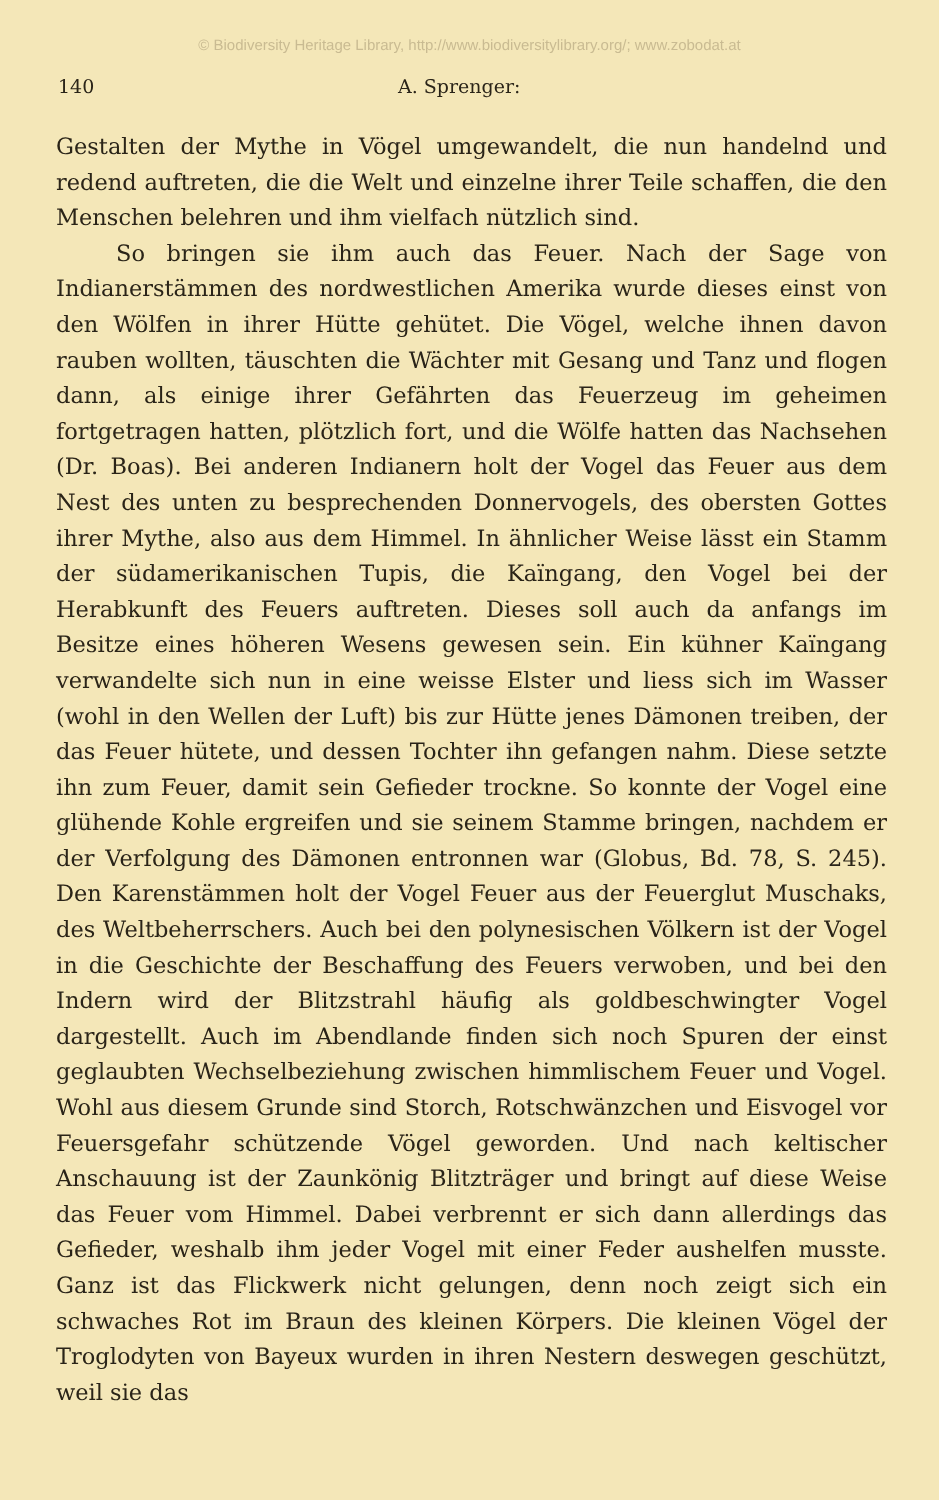© Biodiversity Heritage Library, http://www.biodiversitylibrary.org/; www.zobodat.at
140 A. Sprenger:
Gestalten der Mythe in Vögel umgewandelt, die nun handelnd und redend auftreten, die die Welt und einzelne ihrer Teile schaffen, die den Menschen belehren und ihm vielfach nützlich sind.
So bringen sie ihm auch das Feuer. Nach der Sage von Indianerstämmen des nordwestlichen Amerika wurde dieses einst von den Wölfen in ihrer Hütte gehütet. Die Vögel, welche ihnen davon rauben wollten, täuschten die Wächter mit Gesang und Tanz und flogen dann, als einige ihrer Gefährten das Feuerzeug im geheimen fortgetragen hatten, plötzlich fort, und die Wölfe hatten das Nachsehen (Dr. Boas). Bei anderen Indianern holt der Vogel das Feuer aus dem Nest des unten zu besprechenden Donnervogels, des obersten Gottes ihrer Mythe, also aus dem Himmel. In ähnlicher Weise lässt ein Stamm der südamerikanischen Tupis, die Kaïngang, den Vogel bei der Herabkunft des Feuers auftreten. Dieses soll auch da anfangs im Besitze eines höheren Wesens gewesen sein. Ein kühner Kaïngang verwandelte sich nun in eine weisse Elster und liess sich im Wasser (wohl in den Wellen der Luft) bis zur Hütte jenes Dämonen treiben, der das Feuer hütete, und dessen Tochter ihn gefangen nahm. Diese setzte ihn zum Feuer, damit sein Gefieder trockne. So konnte der Vogel eine glühende Kohle ergreifen und sie seinem Stamme bringen, nachdem er der Verfolgung des Dämonen entronnen war (Globus, Bd. 78, S. 245). Den Karenstämmen holt der Vogel Feuer aus der Feuerglut Muschaks, des Weltbeherrschers. Auch bei den polynesischen Völkern ist der Vogel in die Geschichte der Beschaffung des Feuers verwoben, und bei den Indern wird der Blitzstrahl häufig als goldbeschwingter Vogel dargestellt. Auch im Abendlande finden sich noch Spuren der einst geglaubten Wechselbeziehung zwischen himmlischem Feuer und Vogel. Wohl aus diesem Grunde sind Storch, Rotschwänzchen und Eisvogel vor Feuersgefahr schützende Vögel geworden. Und nach keltischer Anschauung ist der Zaunkönig Blitzträger und bringt auf diese Weise das Feuer vom Himmel. Dabei verbrennt er sich dann allerdings das Gefieder, weshalb ihm jeder Vogel mit einer Feder aushelfen musste. Ganz ist das Flickwerk nicht gelungen, denn noch zeigt sich ein schwaches Rot im Braun des kleinen Körpers. Die kleinen Vögel der Troglodyten von Bayeux wurden in ihren Nestern deswegen geschützt, weil sie das